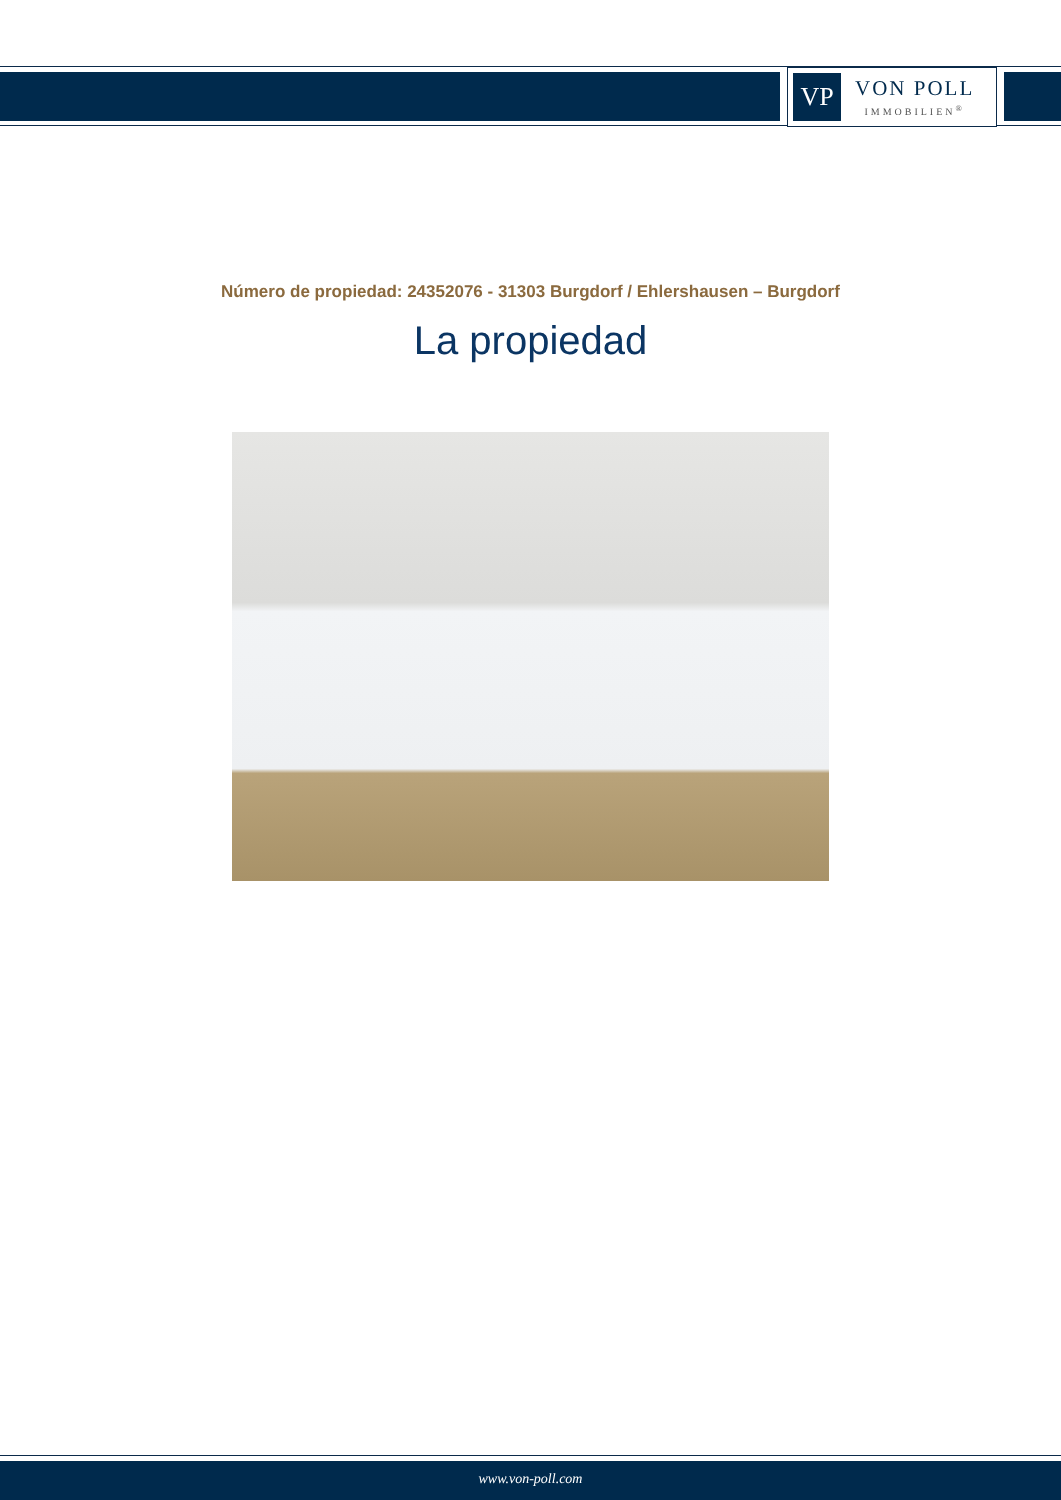VP
VON POLL
IMMOBILIEN<sup>®</sup>
Número de propiedad: 24352076 - 31303 Burgdorf / Ehlershausen – Burgdorf
La propiedad
www.von-poll.com